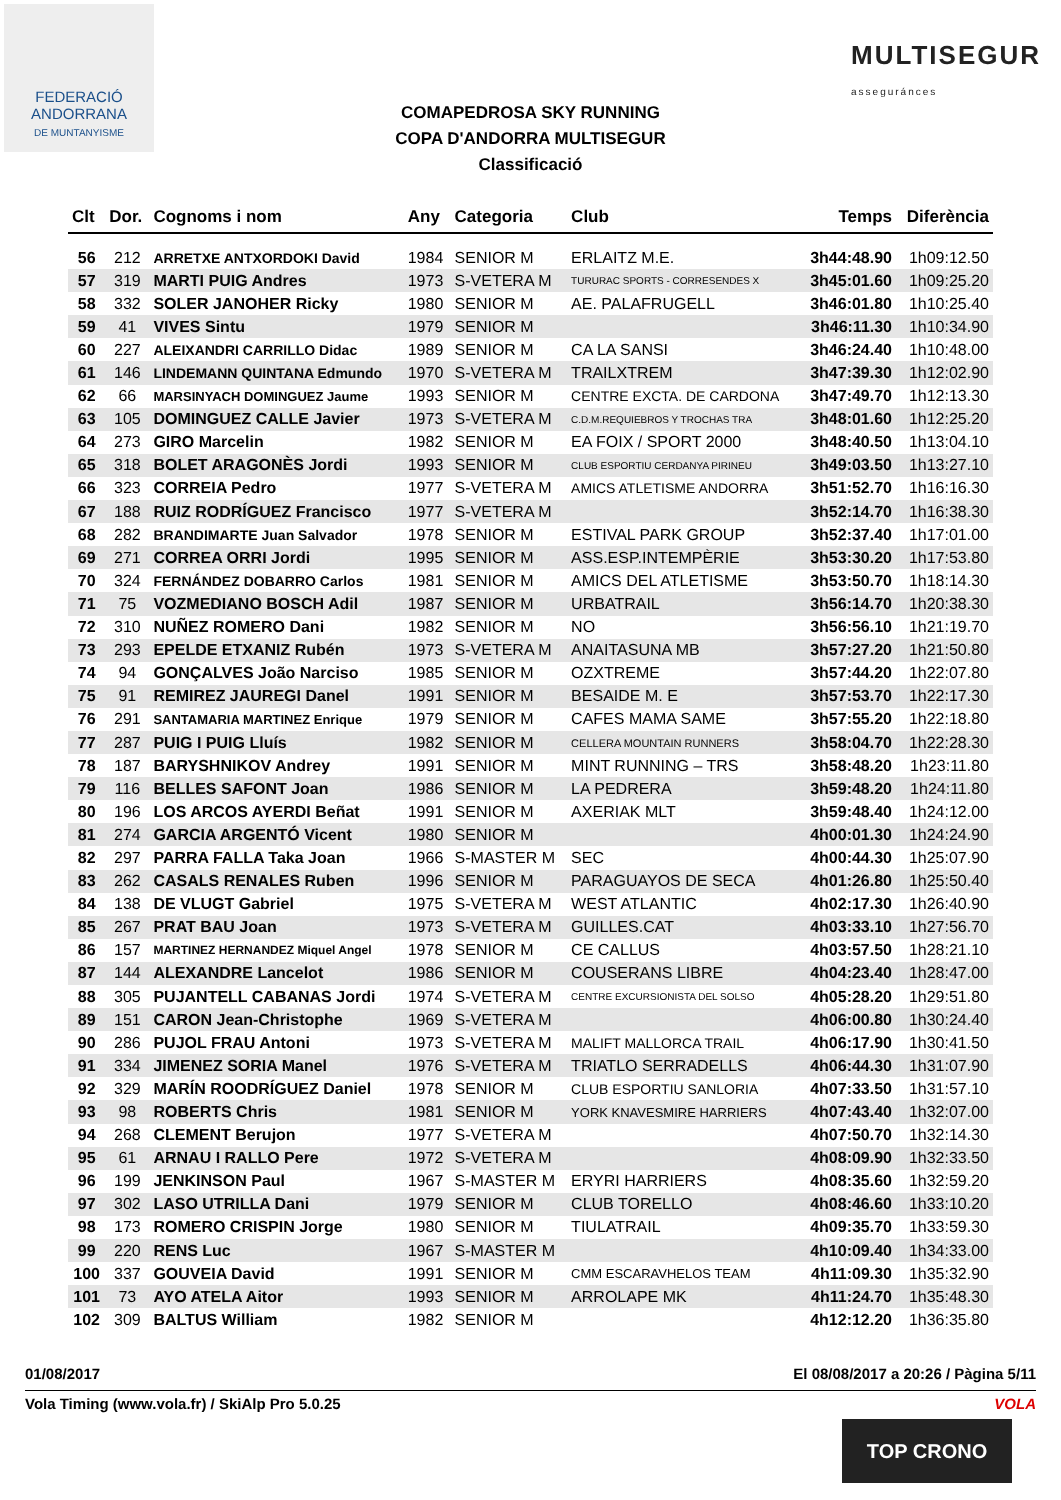FEDERACIÓ
ANDORRANA
DE MUNTANYISME
MULTISEGUR
asseguránces
COMAPEDROSA SKY RUNNING
COPA D'ANDORRA MULTISEGUR
Classificació
| Clt | Dor. | Cognoms i nom | Any | Categoria | Club | Temps | Diferència |
| --- | --- | --- | --- | --- | --- | --- | --- |
| 56 | 212 | ARRETXE ANTXORDOKI David | 1984 | SENIOR M | ERLAITZ M.E. | 3h44:48.90 | 1h09:12.50 |
| 57 | 319 | MARTI PUIG Andres | 1973 | S-VETERA M | TURURAC SPORTS - CORRESENDES X | 3h45:01.60 | 1h09:25.20 |
| 58 | 332 | SOLER JANOHER Ricky | 1980 | SENIOR M | AE. PALAFRUGELL | 3h46:01.80 | 1h10:25.40 |
| 59 | 41 | VIVES Sintu | 1979 | SENIOR M | | 3h46:11.30 | 1h10:34.90 |
| 60 | 227 | ALEIXANDRI CARRILLO Didac | 1989 | SENIOR M | CA LA SANSI | 3h46:24.40 | 1h10:48.00 |
| 61 | 146 | LINDEMANN QUINTANA Edmundo | 1970 | S-VETERA M | TRAILXTREM | 3h47:39.30 | 1h12:02.90 |
| 62 | 66 | MARSINYACH DOMINGUEZ Jaume | 1993 | SENIOR M | CENTRE EXCTA. DE CARDONA | 3h47:49.70 | 1h12:13.30 |
| 63 | 105 | DOMINGUEZ CALLE Javier | 1973 | S-VETERA M | C.D.M.REQUIEBROS Y TROCHAS TRA | 3h48:01.60 | 1h12:25.20 |
| 64 | 273 | GIRO Marcelin | 1982 | SENIOR M | EA FOIX / SPORT 2000 | 3h48:40.50 | 1h13:04.10 |
| 65 | 318 | BOLET ARAGONÈS Jordi | 1993 | SENIOR M | CLUB ESPORTIU CERDANYA PIRINEU | 3h49:03.50 | 1h13:27.10 |
| 66 | 323 | CORREIA Pedro | 1977 | S-VETERA M | AMICS ATLETISME ANDORRA | 3h51:52.70 | 1h16:16.30 |
| 67 | 188 | RUIZ RODRÍGUEZ Francisco | 1977 | S-VETERA M | | 3h52:14.70 | 1h16:38.30 |
| 68 | 282 | BRANDIMARTE Juan Salvador | 1978 | SENIOR M | ESTIVAL PARK GROUP | 3h52:37.40 | 1h17:01.00 |
| 69 | 271 | CORREA ORRI Jordi | 1995 | SENIOR M | ASS.ESP.INTEMPÈRIE | 3h53:30.20 | 1h17:53.80 |
| 70 | 324 | FERNÁNDEZ DOBARRO Carlos | 1981 | SENIOR M | AMICS DEL ATLETISME | 3h53:50.70 | 1h18:14.30 |
| 71 | 75 | VOZMEDIANO BOSCH Adil | 1987 | SENIOR M | URBATRAIL | 3h56:14.70 | 1h20:38.30 |
| 72 | 310 | NUÑEZ ROMERO Dani | 1982 | SENIOR M | NO | 3h56:56.10 | 1h21:19.70 |
| 73 | 293 | EPELDE ETXANIZ Rubén | 1973 | S-VETERA M | ANAITASUNA MB | 3h57:27.20 | 1h21:50.80 |
| 74 | 94 | GONÇALVES João Narciso | 1985 | SENIOR M | OZXTREME | 3h57:44.20 | 1h22:07.80 |
| 75 | 91 | REMIREZ JAUREGI Danel | 1991 | SENIOR M | BESAIDE M. E | 3h57:53.70 | 1h22:17.30 |
| 76 | 291 | SANTAMARIA MARTINEZ Enrique | 1979 | SENIOR M | CAFES MAMA SAME | 3h57:55.20 | 1h22:18.80 |
| 77 | 287 | PUIG I PUIG Lluís | 1982 | SENIOR M | CELLERA MOUNTAIN RUNNERS | 3h58:04.70 | 1h22:28.30 |
| 78 | 187 | BARYSHNIKOV Andrey | 1991 | SENIOR M | MINT RUNNING – TRS | 3h58:48.20 | 1h23:11.80 |
| 79 | 116 | BELLES SAFONT Joan | 1986 | SENIOR M | LA PEDRERA | 3h59:48.20 | 1h24:11.80 |
| 80 | 196 | LOS ARCOS AYERDI Beñat | 1991 | SENIOR M | AXERIAK MLT | 3h59:48.40 | 1h24:12.00 |
| 81 | 274 | GARCIA ARGENTÓ Vicent | 1980 | SENIOR M | | 4h00:01.30 | 1h24:24.90 |
| 82 | 297 | PARRA FALLA Taka Joan | 1966 | S-MASTER M | SEC | 4h00:44.30 | 1h25:07.90 |
| 83 | 262 | CASALS RENALES Ruben | 1996 | SENIOR M | PARAGUAYOS DE SECA | 4h01:26.80 | 1h25:50.40 |
| 84 | 138 | DE VLUGT Gabriel | 1975 | S-VETERA M | WEST ATLANTIC | 4h02:17.30 | 1h26:40.90 |
| 85 | 267 | PRAT BAU Joan | 1973 | S-VETERA M | GUILLES.CAT | 4h03:33.10 | 1h27:56.70 |
| 86 | 157 | MARTINEZ HERNANDEZ Miquel Angel | 1978 | SENIOR M | CE CALLUS | 4h03:57.50 | 1h28:21.10 |
| 87 | 144 | ALEXANDRE Lancelot | 1986 | SENIOR M | COUSERANS LIBRE | 4h04:23.40 | 1h28:47.00 |
| 88 | 305 | PUJANTELL CABANAS Jordi | 1974 | S-VETERA M | CENTRE EXCURSIONISTA DEL SOLSO | 4h05:28.20 | 1h29:51.80 |
| 89 | 151 | CARON Jean-Christophe | 1969 | S-VETERA M | | 4h06:00.80 | 1h30:24.40 |
| 90 | 286 | PUJOL FRAU Antoni | 1973 | S-VETERA M | MALIFT MALLORCA TRAIL | 4h06:17.90 | 1h30:41.50 |
| 91 | 334 | JIMENEZ SORIA Manel | 1976 | S-VETERA M | TRIATLO SERRADELLS | 4h06:44.30 | 1h31:07.90 |
| 92 | 329 | MARÍN ROODRÍGUEZ Daniel | 1978 | SENIOR M | CLUB ESPORTIU SANLORIA | 4h07:33.50 | 1h31:57.10 |
| 93 | 98 | ROBERTS Chris | 1981 | SENIOR M | YORK KNAVESMIRE HARRIERS | 4h07:43.40 | 1h32:07.00 |
| 94 | 268 | CLEMENT Berujon | 1977 | S-VETERA M | | 4h07:50.70 | 1h32:14.30 |
| 95 | 61 | ARNAU I RALLO Pere | 1972 | S-VETERA M | | 4h08:09.90 | 1h32:33.50 |
| 96 | 199 | JENKINSON Paul | 1967 | S-MASTER M | ERYRI HARRIERS | 4h08:35.60 | 1h32:59.20 |
| 97 | 302 | LASO UTRILLA Dani | 1979 | SENIOR M | CLUB TORELLO | 4h08:46.60 | 1h33:10.20 |
| 98 | 173 | ROMERO CRISPIN Jorge | 1980 | SENIOR M | TIULATRAIL | 4h09:35.70 | 1h33:59.30 |
| 99 | 220 | RENS Luc | 1967 | S-MASTER M | | 4h10:09.40 | 1h34:33.00 |
| 100 | 337 | GOUVEIA David | 1991 | SENIOR M | CMM ESCARAVHELOS TEAM | 4h11:09.30 | 1h35:32.90 |
| 101 | 73 | AYO ATELA Aitor | 1993 | SENIOR M | ARROLAPE MK | 4h11:24.70 | 1h35:48.30 |
| 102 | 309 | BALTUS William | 1982 | SENIOR M | | 4h12:12.20 | 1h36:35.80 |
01/08/2017 El 08/08/2017 a 20:26 / Pàgina 5/11
Vola Timing (www.vola.fr) / SkiAlp Pro 5.0.25 VOLA
TOP CRONO